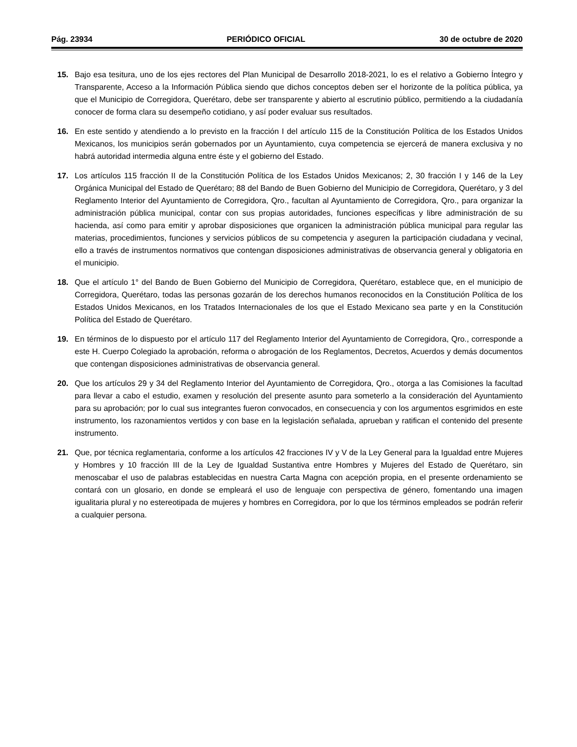Pág. 23934 PERIÓDICO OFICIAL 30 de octubre de 2020
15. Bajo esa tesitura, uno de los ejes rectores del Plan Municipal de Desarrollo 2018-2021, lo es el relativo a Gobierno Íntegro y Transparente, Acceso a la Información Pública siendo que dichos conceptos deben ser el horizonte de la política pública, ya que el Municipio de Corregidora, Querétaro, debe ser transparente y abierto al escrutinio público, permitiendo a la ciudadanía conocer de forma clara su desempeño cotidiano, y así poder evaluar sus resultados.
16. En este sentido y atendiendo a lo previsto en la fracción I del artículo 115 de la Constitución Política de los Estados Unidos Mexicanos, los municipios serán gobernados por un Ayuntamiento, cuya competencia se ejercerá de manera exclusiva y no habrá autoridad intermedia alguna entre éste y el gobierno del Estado.
17. Los artículos 115 fracción II de la Constitución Política de los Estados Unidos Mexicanos; 2, 30 fracción I y 146 de la Ley Orgánica Municipal del Estado de Querétaro; 88 del Bando de Buen Gobierno del Municipio de Corregidora, Querétaro, y 3 del Reglamento Interior del Ayuntamiento de Corregidora, Qro., facultan al Ayuntamiento de Corregidora, Qro., para organizar la administración pública municipal, contar con sus propias autoridades, funciones específicas y libre administración de su hacienda, así como para emitir y aprobar disposiciones que organicen la administración pública municipal para regular las materias, procedimientos, funciones y servicios públicos de su competencia y aseguren la participación ciudadana y vecinal, ello a través de instrumentos normativos que contengan disposiciones administrativas de observancia general y obligatoria en el municipio.
18. Que el artículo 1° del Bando de Buen Gobierno del Municipio de Corregidora, Querétaro, establece que, en el municipio de Corregidora, Querétaro, todas las personas gozarán de los derechos humanos reconocidos en la Constitución Política de los Estados Unidos Mexicanos, en los Tratados Internacionales de los que el Estado Mexicano sea parte y en la Constitución Política del Estado de Querétaro.
19. En términos de lo dispuesto por el artículo 117 del Reglamento Interior del Ayuntamiento de Corregidora, Qro., corresponde a este H. Cuerpo Colegiado la aprobación, reforma o abrogación de los Reglamentos, Decretos, Acuerdos y demás documentos que contengan disposiciones administrativas de observancia general.
20. Que los artículos 29 y 34 del Reglamento Interior del Ayuntamiento de Corregidora, Qro., otorga a las Comisiones la facultad para llevar a cabo el estudio, examen y resolución del presente asunto para someterlo a la consideración del Ayuntamiento para su aprobación; por lo cual sus integrantes fueron convocados, en consecuencia y con los argumentos esgrimidos en este instrumento, los razonamientos vertidos y con base en la legislación señalada, aprueban y ratifican el contenido del presente instrumento.
21. Que, por técnica reglamentaria, conforme a los artículos 42 fracciones IV y V de la Ley General para la Igualdad entre Mujeres y Hombres y 10 fracción III de la Ley de Igualdad Sustantiva entre Hombres y Mujeres del Estado de Querétaro, sin menoscabar el uso de palabras establecidas en nuestra Carta Magna con acepción propia, en el presente ordenamiento se contará con un glosario, en donde se empleará el uso de lenguaje con perspectiva de género, fomentando una imagen igualitaria plural y no estereotipada de mujeres y hombres en Corregidora, por lo que los términos empleados se podrán referir a cualquier persona.